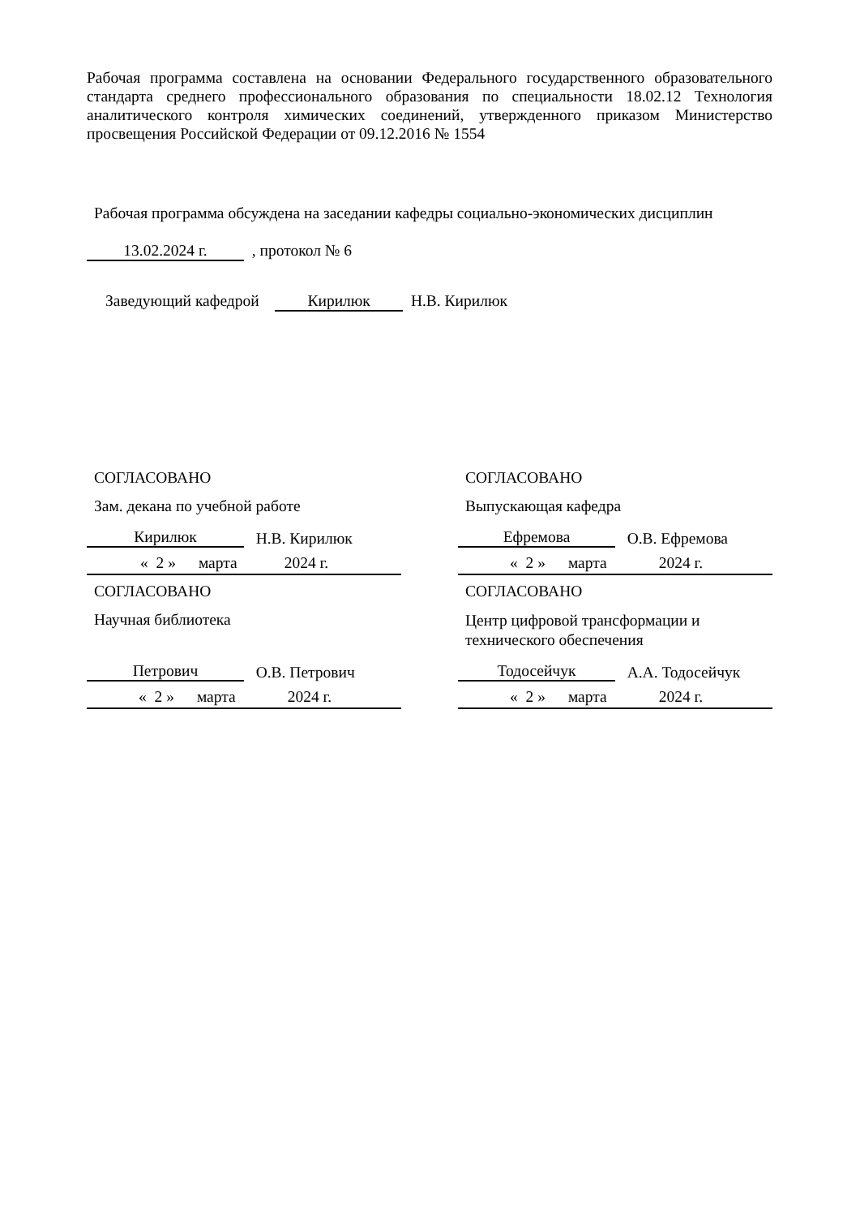Рабочая программа составлена на основании Федерального государственного образовательного стандарта среднего профессионального образования по специальности 18.02.12 Технология аналитического контроля химических соединений, утвержденного приказом Министерство просвещения Российской Федерации от 09.12.2016 № 1554
Рабочая программа обсуждена на заседании кафедры социально-экономических дисциплин
13.02.2024 г. , протокол № 6
Заведующий кафедрой Кирилюк Н.В. Кирилюк
СОГЛАСОВАНО
Зам. декана по учебной работе
Кирилюк Н.В. Кирилюк
« 2 » марта 2024 г.
СОГЛАСОВАНО
Выпускающая кафедра
Ефремова О.В. Ефремова
« 2 » марта 2024 г.
СОГЛАСОВАНО
Научная библиотека
Петрович О.В. Петрович
« 2 » марта 2024 г.
СОГЛАСОВАНО
Центр цифровой трансформации и технического обеспечения
Тодосейчук А.А. Тодосейчук
« 2 » марта 2024 г.